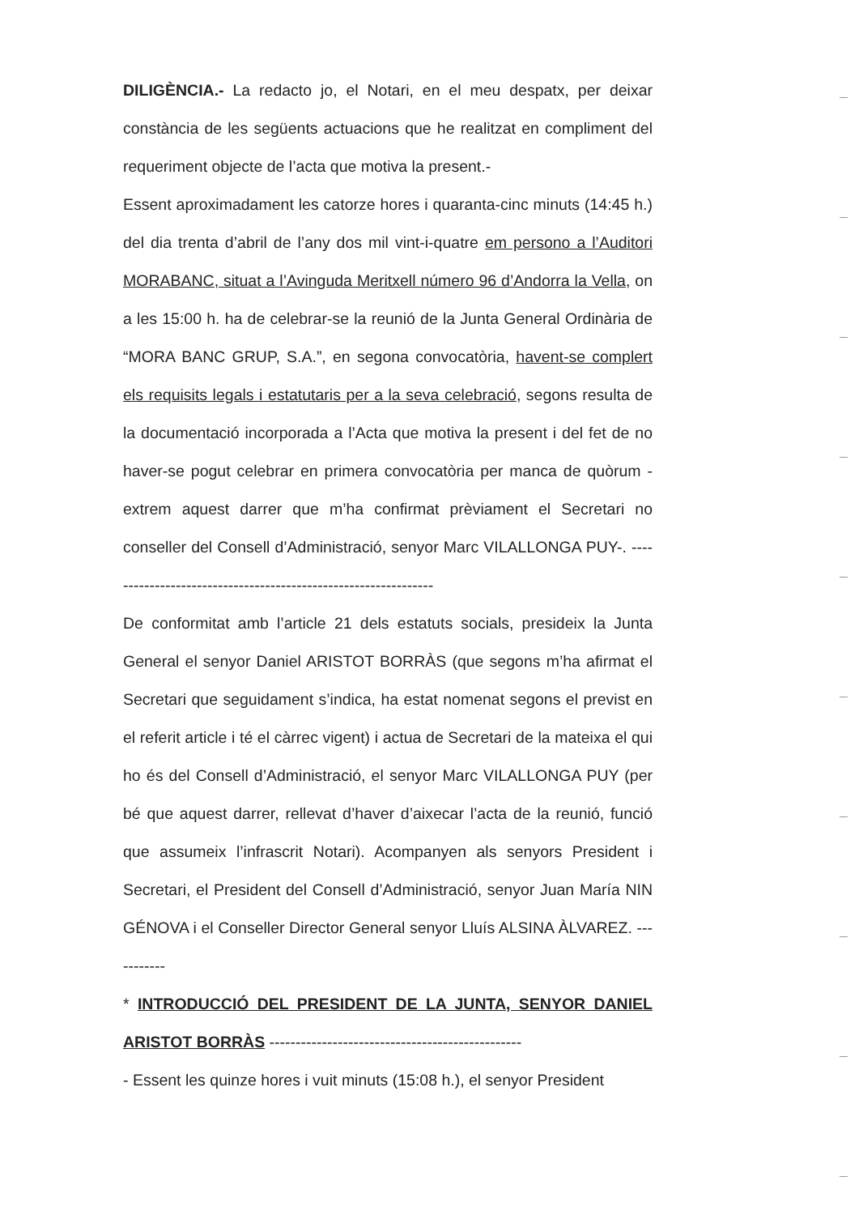DILIGÈNCIA.- La redacto jo, el Notari, en el meu despatx, per deixar constància de les següents actuacions que he realitzat en compliment del requeriment objecte de l’acta que motiva la present.-
Essent aproximadament les catorze hores i quaranta-cinc minuts (14:45 h.) del dia trenta d’abril de l’any dos mil vint-i-quatre em persono a l’Auditori MORABANC, situat a l’Avinguda Meritxell número 96 d’Andorra la Vella, on a les 15:00 h. ha de celebrar-se la reunió de la Junta General Ordinària de “MORA BANC GRUP, S.A.”, en segona convocatòria, havent-se complert els requisits legals i estatutaris per a la seva celebració, segons resulta de la documentació incorporada a l’Acta que motiva la present i del fet de no haver-se pogut celebrar en primera convocatòria per manca de quòrum -extrem aquest darrer que m’ha confirmat prèviament el Secretari no conseller del Consell d’Administració, senyor Marc VILALLONGA PUY-. ---------------------------------------------------------------
De conformitat amb l’article 21 dels estatuts socials, presideix la Junta General el senyor Daniel ARISTOT BORRÀS (que segons m’ha afirmat el Secretari que seguidament s’indica, ha estat nomenat segons el previst en el referit article i té el càrrec vigent) i actua de Secretari de la mateixa el qui ho és del Consell d’Administració, el senyor Marc VILALLONGA PUY (per bé que aquest darrer, rellevat d’haver d’aixecar l’acta de la reunió, funció que assumeix l’infrascrit Notari). Acompanyen als senyors President i Secretari, el President del Consell d’Administració, senyor Juan María NIN GÉNOVA i el Conseller Director General senyor Lluís ALSINA ÀLVAREZ. -----------
* INTRODUCCIÓ DEL PRESIDENT DE LA JUNTA, SENYOR DANIEL ARISTOT BORRÀS ------------------------------------------------
- Essent les quinze hores i vuit minuts (15:08 h.), el senyor President